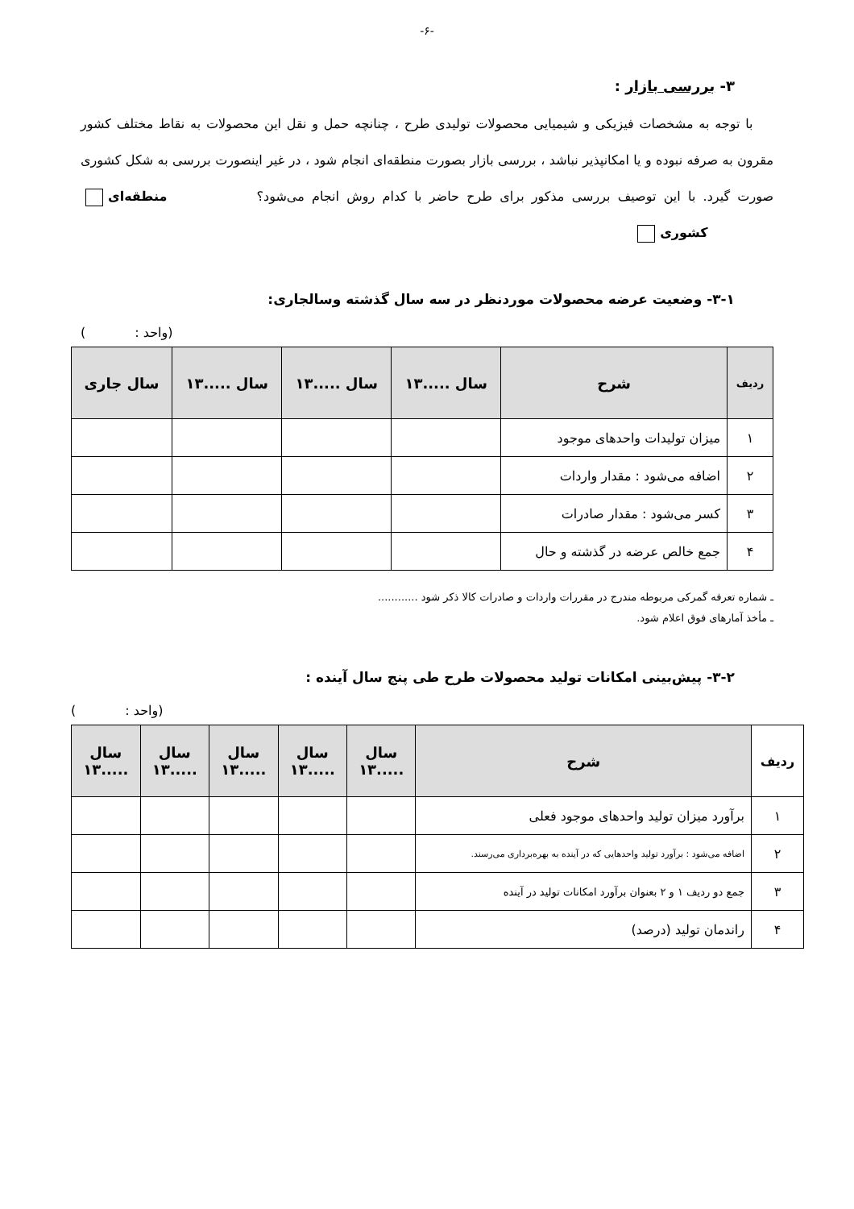-۶-
۳- بررسی بازار :
با توجه به مشخصات فیزیکی و شیمیایی محصولات تولیدی طرح ، چنانچه حمل و نقل این محصولات به نقاط مختلف کشور مقرون به صرفه نبوده و یا امکانپذیر نباشد ، بررسی بازار بصورت منطقه‌ای انجام شود ، در غیر اینصورت بررسی به شکل کشوری صورت گیرد. با این توصیف بررسی مذکور برای طرح حاضر با کدام روش انجام می‌شود؟ منطقه‌ای کشوری
۳-۱- وضعیت عرضه محصولات موردنظر در سه سال گذشته وسالجاری:
(واحد : )
| ردیف | شرح | سال .....۱۳ | سال .....۱۳ | سال .....۱۳ | سال جاری |
| --- | --- | --- | --- | --- | --- |
| ۱ | میزان تولیدات واحدهای موجود | | | | |
| ۲ | اضافه می‌شود : مقدار واردات | | | | |
| ۳ | کسر می‌شود : مقدار صادرات | | | | |
| ۴ | جمع خالص عرضه در گذشته و حال | | | | |
ـ شماره تعرفه گمرکی مربوطه مندرج در مقررات واردات و صادرات کالا ذکر شود ............
ـ مأخذ آمارهای فوق اعلام شود.
۳-۲- پیش‌بینی امکانات تولید محصولات طرح طی پنج سال آینده :
(واحد : )
| ردیف | شرح | سال .....۱۳ | سال .....۱۳ | سال .....۱۳ | سال .....۱۳ | سال .....۱۳ |
| --- | --- | --- | --- | --- | --- | --- |
| ۱ | برآورد میزان تولید واحدهای موجود فعلی | | | | | |
| ۲ | اضافه می‌شود : برآورد تولید واحدهایی که در آینده به بهره‌برداری می‌رسند. | | | | | |
| ۳ | جمع دو ردیف ۱ و ۲ بعنوان برآورد امکانات تولید در آینده | | | | | |
| ۴ | راندمان تولید (درصد) | | | | | |